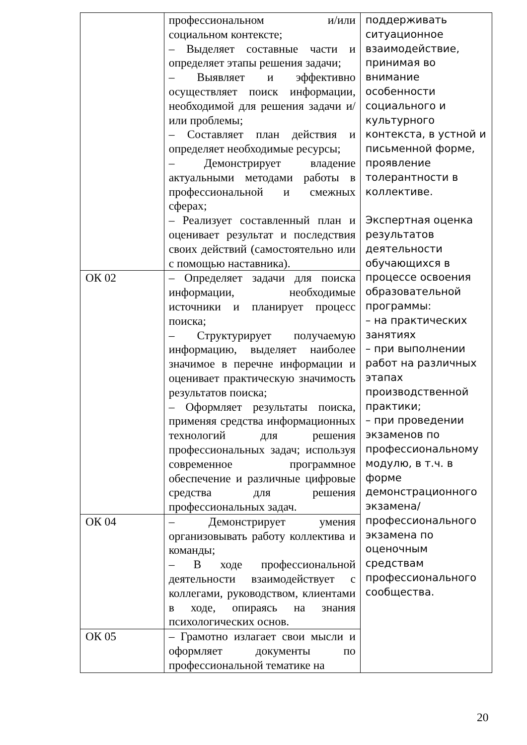| | профессиональном и/или социальном контексте; – Выделяет составные части и определяет этапы решения задачи; – Выявляет и эффективно осуществляет поиск информации, необходимой для решения задачи и/или проблемы; – Составляет план действия и определяет необходимые ресурсы; – Демонстрирует владение актуальными методами работы в профессиональной и смежных сферах; – Реализует составленный план и оценивает результат и последствия своих действий (самостоятельно или с помощью наставника). | поддерживать ситуационное взаимодействие, принимая во внимание особенности социального и культурного контекста, в устной и письменной форме, проявление толерантности в коллективе. Экспертная оценка результатов деятельности обучающихся в процессе освоения образовательной программы: – на практических занятиях – при выполнении работ на различных этапах производственной практики; – при проведении экзаменов по профессиональному модулю, в т.ч. в форме демонстрационного экзамена/профессионального экзамена по оценочным средствам профессионального сообщества. |
| ОК 02 | – Определяет задачи для поиска информации, необходимые источники и планирует процесс поиска; – Структурирует получаемую информацию, выделяет наиболее значимое в перечне информации и оценивает практическую значимость результатов поиска; – Оформляет результаты поиска, применяя средства информационных технологий для решения профессиональных задач; используя современное программное обеспечение и различные цифровые средства для решения профессиональных задач. | |
| ОК 04 | – Демонстрирует умения организовывать работу коллектива и команды; – В ходе профессиональной деятельности взаимодействует с коллегами, руководством, клиентами в ходе, опираясь на знания психологических основ. | |
| ОК 05 | – Грамотно излагает свои мысли и оформляет документы по профессиональной тематике на | |
20